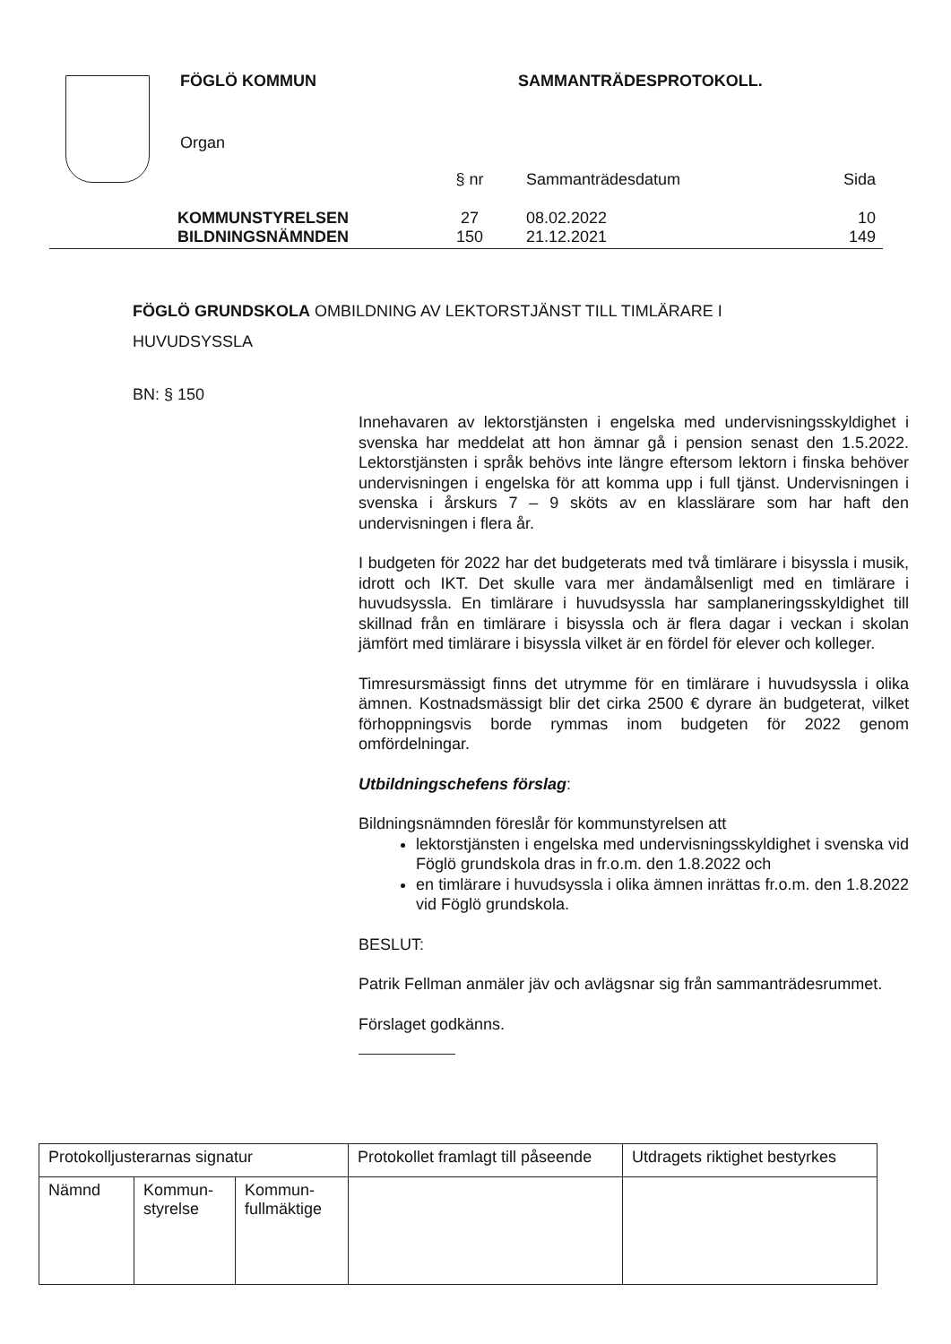FÖGLÖ KOMMUN SAMMANTRÄDESPROTOKOLL.
Organ
| | § nr | Sammanträdesdatum | Sida |
| KOMMUNSTYRELSEN | 27 | 08.02.2022 | 10 |
| BILDNINGSNÄMNDEN | 150 | 21.12.2021 | 149 |
FÖGLÖ GRUNDSKOLA OMBILDNING AV LEKTORSTJÄNST TILL TIMLÄRARE I
HUVUDSYSSLA
BN: § 150
Innehavaren av lektorstjänsten i engelska med undervisningsskyldighet i svenska har meddelat att hon ämnar gå i pension senast den 1.5.2022. Lektorstjänsten i språk behövs inte längre eftersom lektorn i finska behöver undervisningen i engelska för att komma upp i full tjänst. Undervisningen i svenska i årskurs 7 – 9 sköts av en klasslärare som har haft den undervisningen i flera år.
I budgeten för 2022 har det budgeterats med två timlärare i bisyssla i musik, idrott och IKT. Det skulle vara mer ändamålsenligt med en timlärare i huvudsyssla. En timlärare i huvudsyssla har samplaneringsskyldighet till skillnad från en timlärare i bisyssla och är flera dagar i veckan i skolan jämfört med timlärare i bisyssla vilket är en fördel för elever och kolleger.
Timresursmässigt finns det utrymme för en timlärare i huvudsyssla i olika ämnen. Kostnadsmässigt blir det cirka 2500 € dyrare än budgeterat, vilket förhoppningsvis borde rymmas inom budgeten för 2022 genom omfördelningar.
Utbildningschefens förslag:
Bildningsnämnden föreslår för kommunstyrelsen att
lektorstjänsten i engelska med undervisningsskyldighet i svenska vid Föglö grundskola dras in fr.o.m. den 1.8.2022 och
en timlärare i huvudsyssla i olika ämnen inrättas fr.o.m. den 1.8.2022 vid Föglö grundskola.
BESLUT:
Patrik Fellman anmäler jäv och avlägsnar sig från sammanträdesrummet.
Förslaget godkänns.
| Protokolljusterarnas signatur | | | Protokollet framlagt till påseende | Utdragets riktighet bestyrkes |
| Nämnd | Kommun- styrelse | Kommun- fullmäktige | | |